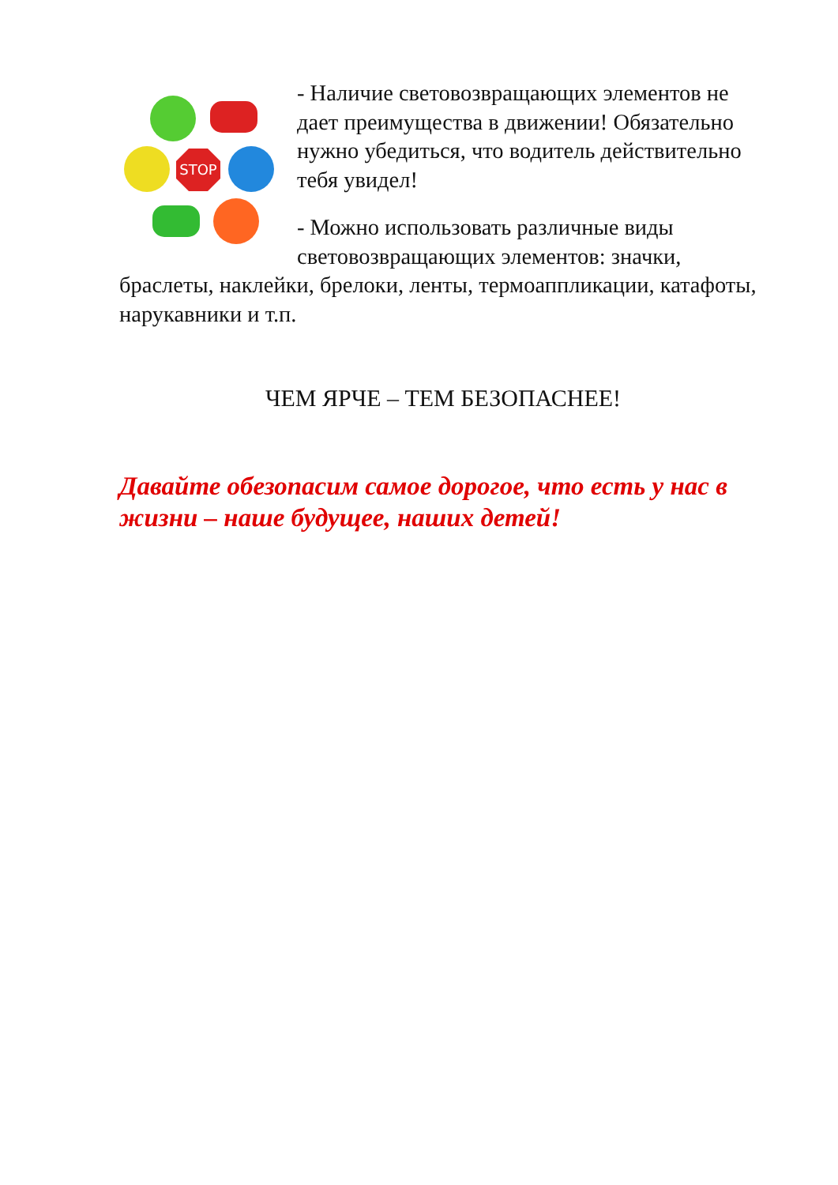STOP
- Наличие световозвращающих элементов не дает преимущества в движении! Обязательно нужно убедиться, что водитель действительно тебя увидел!
- Можно использовать различные виды световозвращающих элементов: значки, браслеты, наклейки, брелоки, ленты, термоаппликации, катафоты, нарукавники и т.п.
ЧЕМ ЯРЧЕ – ТЕМ БЕЗОПАСНЕЕ!
Давайте обезопасим самое дорогое, что есть у нас в жизни – наше будущее, наших детей!